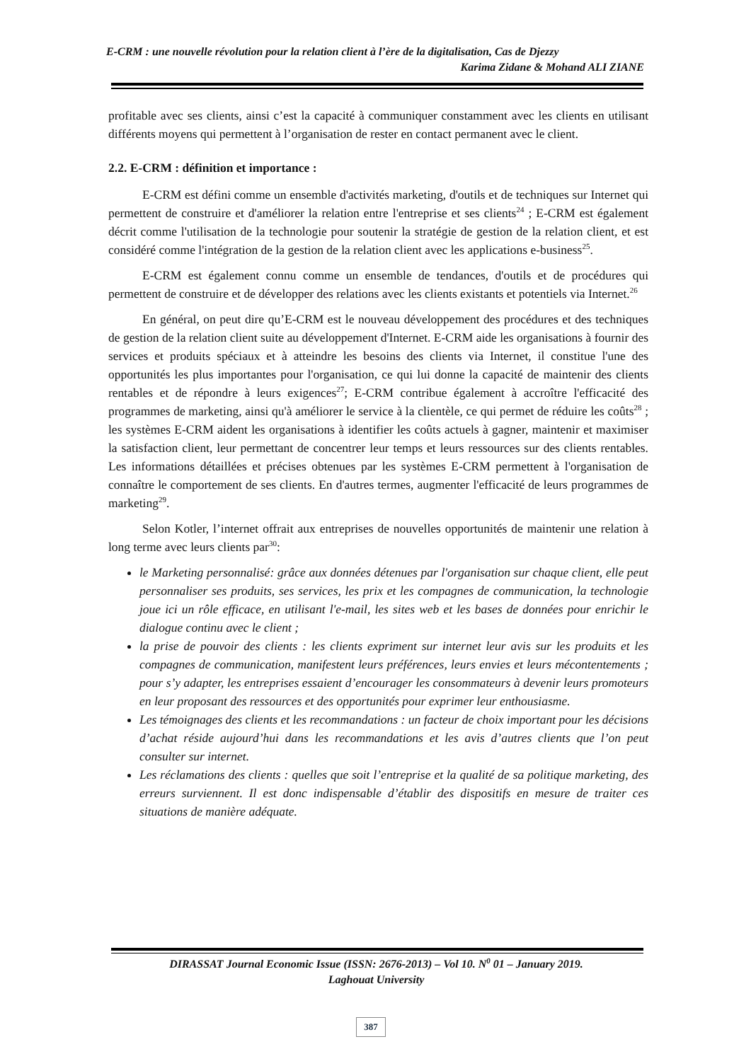E-CRM : une nouvelle révolution pour la relation client à l’ère de la digitalisation, Cas de Djezzy
Karima Zidane & Mohand ALI ZIANE
profitable avec ses clients, ainsi c’est la capacité à communiquer constamment avec les clients en utilisant différents moyens qui permettent à l’organisation de rester en contact permanent avec le client.
2.2. E-CRM : définition et importance :
E-CRM est défini comme un ensemble d'activités marketing, d'outils et de techniques sur Internet qui permettent de construire et d'améliorer la relation entre l'entreprise et ses clients<sup>24</sup> ; E-CRM est également décrit comme l'utilisation de la technologie pour soutenir la stratégie de gestion de la relation client, et est considéré comme l'intégration de la gestion de la relation client avec les applications e-business<sup>25</sup>.
E-CRM est également connu comme un ensemble de tendances, d'outils et de procédures qui permettent de construire et de développer des relations avec les clients existants et potentiels via Internet.<sup>26</sup>
En général, on peut dire qu’E-CRM est le nouveau développement des procédures et des techniques de gestion de la relation client suite au développement d'Internet. E-CRM aide les organisations à fournir des services et produits spéciaux et à atteindre les besoins des clients via Internet, il constitue l'une des opportunités les plus importantes pour l'organisation, ce qui lui donne la capacité de maintenir des clients rentables et de répondre à leurs exigences<sup>27</sup>; E-CRM contribue également à accroître l'efficacité des programmes de marketing, ainsi qu'à améliorer le service à la clientèle, ce qui permet de réduire les coûts<sup>28</sup> ; les systèmes E-CRM aident les organisations à identifier les coûts actuels à gagner, maintenir et maximiser la satisfaction client, leur permettant de concentrer leur temps et leurs ressources sur des clients rentables. Les informations détaillées et précises obtenues par les systèmes E-CRM permettent à l'organisation de connaître le comportement de ses clients. En d'autres termes, augmenter l'efficacité de leurs programmes de marketing<sup>29</sup>.
Selon Kotler, l’internet offrait aux entreprises de nouvelles opportunités de maintenir une relation à long terme avec leurs clients par<sup>30</sup>:
le Marketing personnalisé: grâce aux données détenues par l'organisation sur chaque client, elle peut personnaliser ses produits, ses services, les prix et les compagnes de communication, la technologie joue ici un rôle efficace, en utilisant l'e-mail, les sites web et les bases de données pour enrichir le dialogue continu avec le client ;
la prise de pouvoir des clients : les clients expriment sur internet leur avis sur les produits et les compagnes de communication, manifestent leurs préférences, leurs envies et leurs mécontentements ; pour s’y adapter, les entreprises essaient d’encourager les consommateurs à devenir leurs promoteurs en leur proposant des ressources et des opportunités pour exprimer leur enthousiasme.
Les témoignages des clients et les recommandations : un facteur de choix important pour les décisions d’achat réside aujourd’hui dans les recommandations et les avis d’autres clients que l’on peut consulter sur internet.
Les réclamations des clients : quelles que soit l’entreprise et la qualité de sa politique marketing, des erreurs surviennent. Il est donc indispensable d’établir des dispositifs en mesure de traiter ces situations de manière adéquate.
DIRASSAT Journal Economic Issue (ISSN: 2676-2013) – Vol 10. N<sup>0</sup> 01 – January 2019.
Laghouat University
387